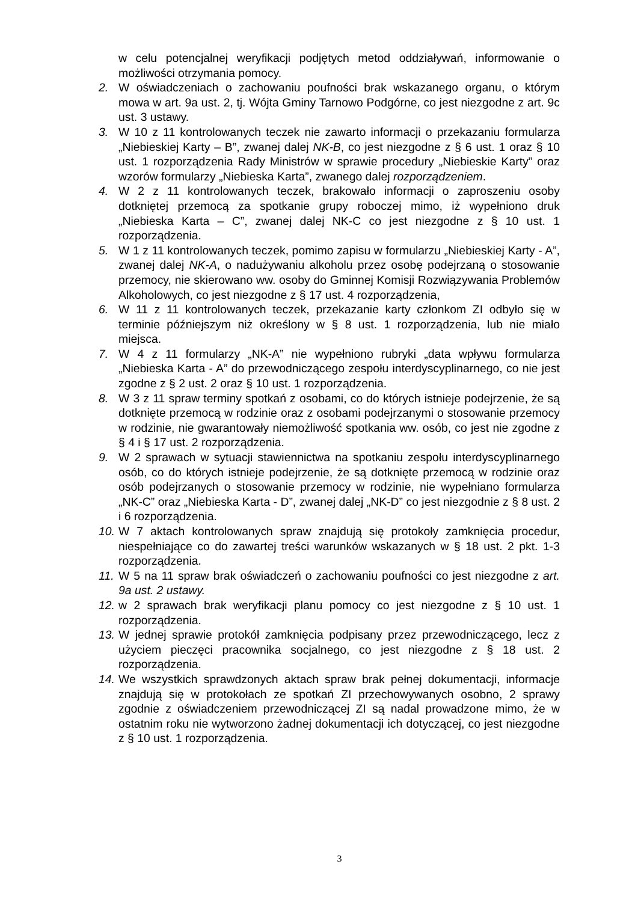w celu potencjalnej weryfikacji podjętych metod oddziaływań, informowanie o możliwości otrzymania pomocy.
2. W oświadczeniach o zachowaniu poufności brak wskazanego organu, o którym mowa w art. 9a ust. 2, tj. Wójta Gminy Tarnowo Podgórne, co jest niezgodne z art. 9c ust. 3 ustawy.
3. W 10 z 11 kontrolowanych teczek nie zawarto informacji o przekazaniu formularza „Niebieskiej Karty – B”, zwanej dalej NK-B, co jest niezgodne z § 6 ust. 1 oraz § 10 ust. 1 rozporządzenia Rady Ministrów w sprawie procedury „Niebieskie Karty” oraz wzorów formularzy „Niebieska Karta”, zwanego dalej rozporządzeniem.
4. W 2 z 11 kontrolowanych teczek, brakowało informacji o zaproszeniu osoby dotkniętej przemocą za spotkanie grupy roboczej mimo, iż wypełniono druk „Niebieska Karta – C”, zwanej dalej NK-C co jest niezgodne z § 10 ust. 1 rozporządzenia.
5. W 1 z 11 kontrolowanych teczek, pomimo zapisu w formularzu „Niebieskiej Karty - A”, zwanej dalej NK-A, o nadużywaniu alkoholu przez osobę podejrzaną o stosowanie przemocy, nie skierowano ww. osoby do Gminnej Komisji Rozwiązywania Problemów Alkoholowych, co jest niezgodne z § 17 ust. 4 rozporządzenia,
6. W 11 z 11 kontrolowanych teczek, przekazanie karty członkom ZI odbyło się w terminie późniejszym niż określony w § 8 ust. 1 rozporządzenia, lub nie miało miejsca.
7. W 4 z 11 formularzy „NK-A” nie wypełniono rubryki „data wpływu formularza „Niebieska Karta - A” do przewodniczącego zespołu interdyscyplinarnego, co nie jest zgodne z § 2 ust. 2 oraz § 10 ust. 1 rozporządzenia.
8. W 3 z 11 spraw terminy spotkań z osobami, co do których istnieje podejrzenie, że są dotknięte przemocą w rodzinie oraz z osobami podejrzanymi o stosowanie przemocy w rodzinie, nie gwarantowały niemożliwość spotkania ww. osób, co jest nie zgodne z § 4 i § 17 ust. 2 rozporządzenia.
9. W 2 sprawach w sytuacji stawiennictwa na spotkaniu zespołu interdyscyplinarnego osób, co do których istnieje podejrzenie, że są dotknięte przemocą w rodzinie oraz osób podejrzanych o stosowanie przemocy w rodzinie, nie wypełniano formularza „NK-C” oraz „Niebieska Karta - D”, zwanej dalej „NK-D” co jest niezgodnie z § 8 ust. 2 i 6 rozporządzenia.
10. W 7 aktach kontrolowanych spraw znajdują się protokoły zamknięcia procedur, niespełniające co do zawartej treści warunków wskazanych w § 18 ust. 2 pkt. 1-3 rozporządzenia.
11. W 5 na 11 spraw brak oświadczeń o zachowaniu poufności co jest niezgodne z art. 9a ust. 2 ustawy.
12. w 2 sprawach brak weryfikacji planu pomocy co jest niezgodne z § 10 ust. 1 rozporządzenia.
13. W jednej sprawie protokół zamknięcia podpisany przez przewodniczącego, lecz z użyciem pieczęci pracownika socjalnego, co jest niezgodne z § 18 ust. 2 rozporządzenia.
14. We wszystkich sprawdzonych aktach spraw brak pełnej dokumentacji, informacje znajdują się w protokołach ze spotkań ZI przechowywanych osobno, 2 sprawy zgodnie z oświadczeniem przewodniczącej ZI są nadal prowadzone mimo, że w ostatnim roku nie wytworzono żadnej dokumentacji ich dotyczącej, co jest niezgodne z § 10 ust. 1 rozporządzenia.
3